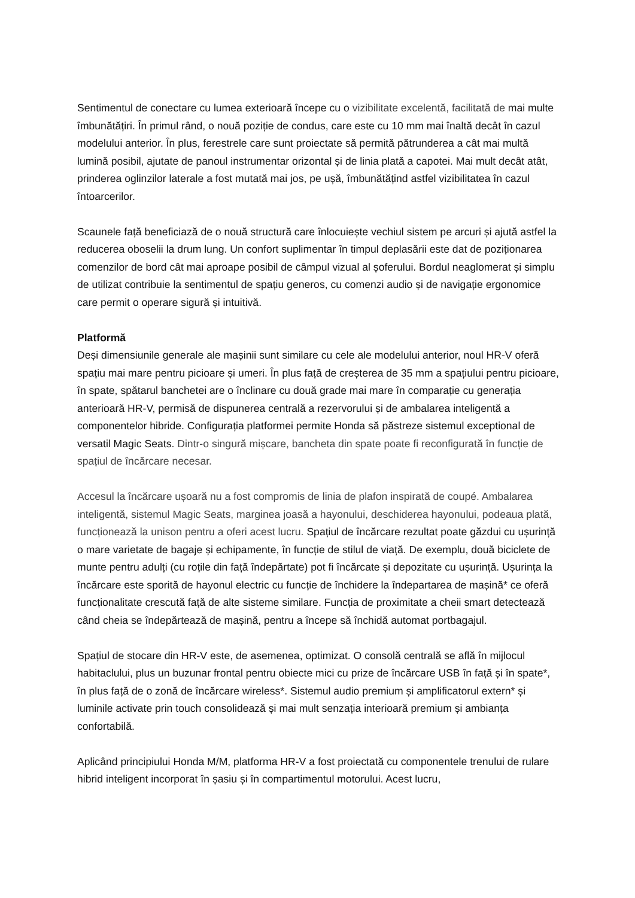Sentimentul de conectare cu lumea exterioară începe cu o vizibilitate excelentă, facilitată de mai multe îmbunătățiri. În primul rând, o nouă poziție de condus, care este cu 10 mm mai înaltă decât în cazul modelului anterior. În plus, ferestrele care sunt proiectate să permită pătrunderea a cât mai multă lumină posibil, ajutate de panoul instrumentar orizontal și de linia plată a capotei. Mai mult decât atât, prinderea oglinzilor laterale a fost mutată mai jos, pe ușă, îmbunătățind astfel vizibilitatea în cazul întoarcerilor.
Scaunele față beneficiază de o nouă structură care înlocuiește vechiul sistem pe arcuri și ajută astfel la reducerea oboselii la drum lung. Un confort suplimentar în timpul deplasării este dat de poziționarea comenzilor de bord cât mai aproape posibil de câmpul vizual al șoferului. Bordul neaglomerat și simplu de utilizat contribuie la sentimentul de spațiu generos, cu comenzi audio și de navigație ergonomice care permit o operare sigură și intuitivă.
Platformă
Deși dimensiunile generale ale mașinii sunt similare cu cele ale modelului anterior, noul HR-V oferă spațiu mai mare pentru picioare și umeri. În plus față de creșterea de 35 mm a spațiului pentru picioare, în spate, spătarul banchetei are o înclinare cu două grade mai mare în comparație cu generația anterioară HR-V, permisă de dispunerea centrală a rezervorului și de ambalarea inteligentă a componentelor hibride. Configurația platformei permite Honda să păstreze sistemul exceptional de versatil Magic Seats. Dintr-o singură mișcare, bancheta din spate poate fi reconfigurată în funcție de spațiul de încărcare necesar.
Accesul la încărcare ușoară nu a fost compromis de linia de plafon inspirată de coupé. Ambalarea inteligentă, sistemul Magic Seats, marginea joasă a hayonului, deschiderea hayonului, podeaua plată, funcționează la unison pentru a oferi acest lucru. Spațiul de încărcare rezultat poate găzdui cu ușurință o mare varietate de bagaje și echipamente, în funcție de stilul de viață. De exemplu, două biciclete de munte pentru adulți (cu roțile din față îndepărtate) pot fi încărcate și depozitate cu ușurință. Ușurința la încărcare este sporită de hayonul electric cu funcție de închidere la îndepartarea de mașină* ce oferă funcționalitate crescută față de alte sisteme similare. Funcția de proximitate a cheii smart detectează când cheia se îndepărtează de mașină, pentru a începe să închidă automat portbagajul.
Spațiul de stocare din HR-V este, de asemenea, optimizat. O consolă centrală se află în mijlocul habitaclului, plus un buzunar frontal pentru obiecte mici cu prize de încărcare USB în față și în spate*, în plus față de o zonă de încărcare wireless*. Sistemul audio premium și amplificatorul extern* și luminile activate prin touch consolidează și mai mult senzația interioară premium și ambianța confortabilă.
Aplicând principiului Honda M/M, platforma HR-V a fost proiectată cu componentele trenului de rulare hibrid inteligent incorporat în șasiu și în compartimentul motorului. Acest lucru,